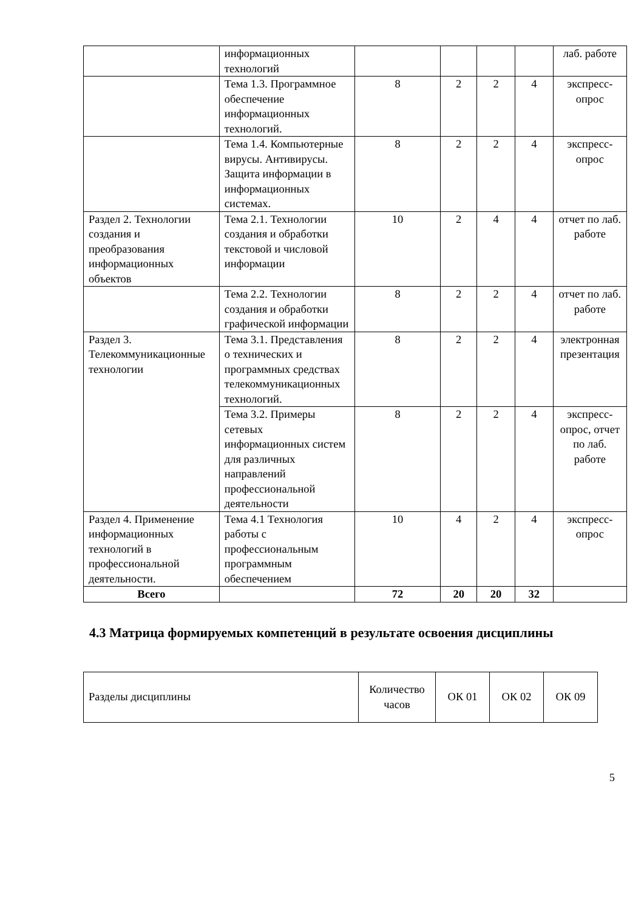| | информационных технологий | | | | | лаб. работе |
| | Тема 1.3. Программное обеспечение информационных технологий. | 8 | 2 | 2 | 4 | экспресс-опрос |
| | Тема 1.4. Компьютерные вирусы. Антивирусы. Защита информации в информационных системах. | 8 | 2 | 2 | 4 | экспресс-опрос |
| Раздел 2. Технологии создания и преобразования информационных объектов | Тема 2.1. Технологии создания и обработки текстовой и числовой информации | 10 | 2 | 4 | 4 | отчет по лаб. работе |
| | Тема 2.2. Технологии создания и обработки графической информации | 8 | 2 | 2 | 4 | отчет по лаб. работе |
| Раздел 3. Телекоммуникационные технологии | Тема 3.1. Представления о технических и программных средствах телекоммуникационных технологий. | 8 | 2 | 2 | 4 | электронная презентация |
| | Тема 3.2. Примеры сетевых информационных систем для различных направлений профессиональной деятельности | 8 | 2 | 2 | 4 | экспресс-опрос, отчет по лаб. работе |
| Раздел 4. Применение информационных технологий в профессиональной деятельности. | Тема 4.1 Технология работы с профессиональным программным обеспечением | 10 | 4 | 2 | 4 | экспресс-опрос |
| Всего | | 72 | 20 | 20 | 32 | |
4.3 Матрица формируемых компетенций в результате освоения дисциплины
| Разделы дисциплины | Количество часов | ОК 01 | ОК 02 | ОК 09 |
5